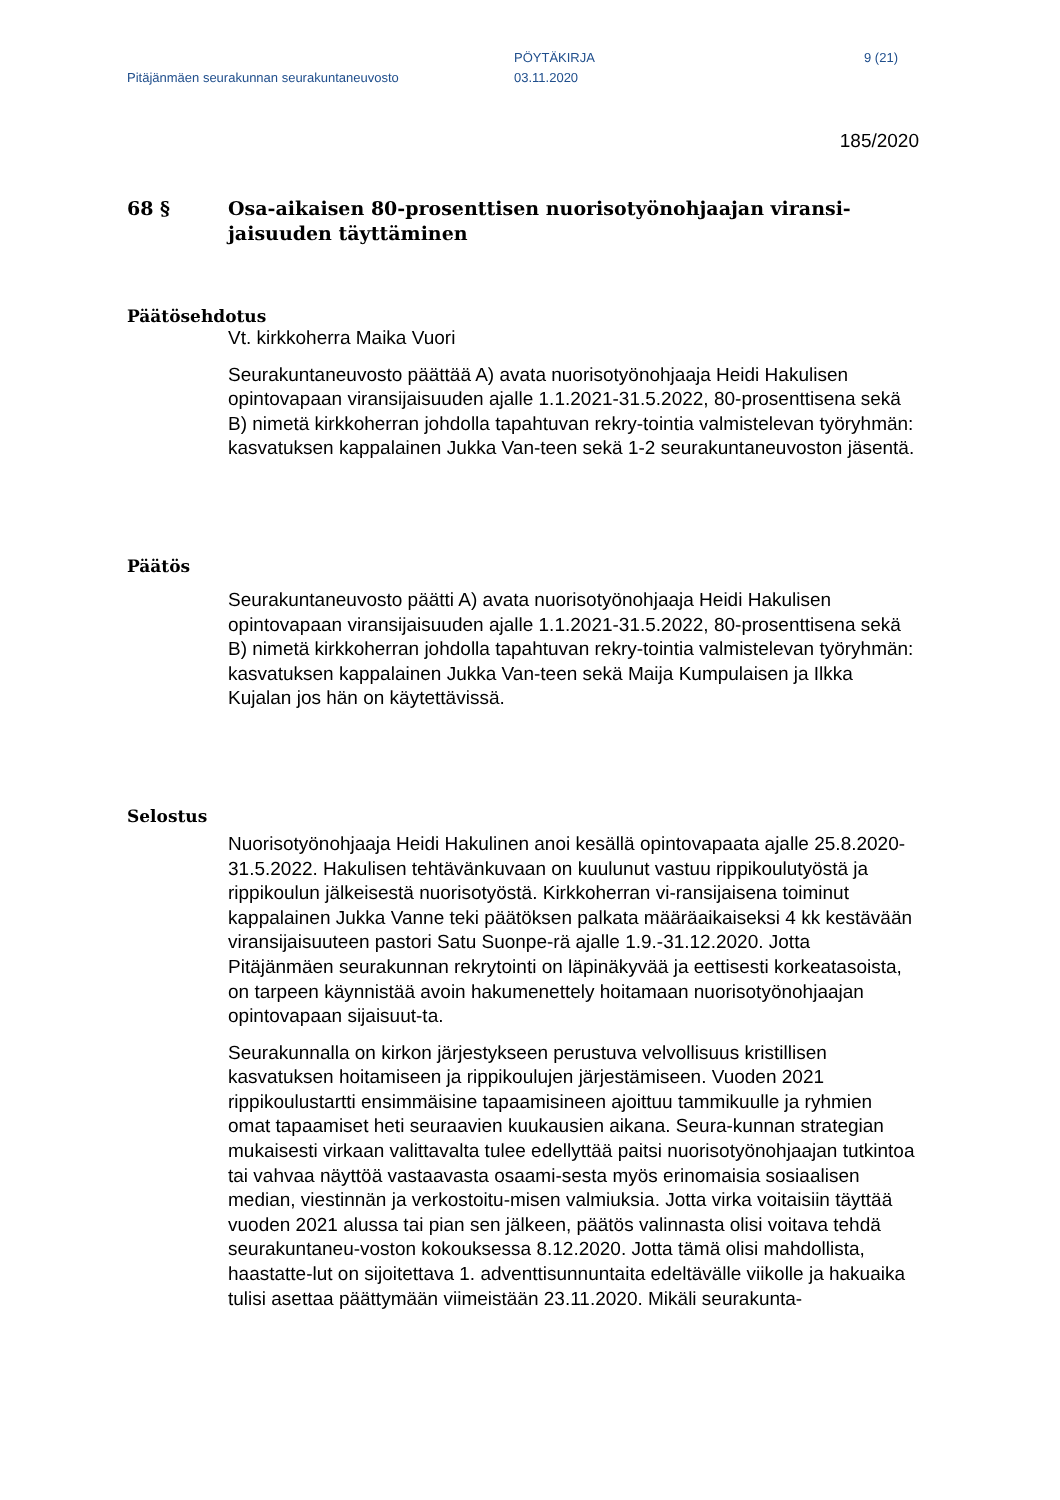Pitäjänmäen seurakunnan seurakuntaneuvosto
PÖYTÄKIRJA
03.11.2020
9 (21)
185/2020
68 § Osa-aikaisen 80-prosenttisen nuorisotyönohjaajan viransi-jaisuuden täyttäminen
Päätösehdotus
Vt. kirkkoherra Maika Vuori
Seurakuntaneuvosto päättää A) avata nuorisotyönohjaaja Heidi Hakulisen opintovapaan viransijaisuuden ajalle 1.1.2021-31.5.2022, 80-prosenttisena sekä B) nimetä kirkkoherran johdolla tapahtuvan rekry-tointia valmistelevan työryhmän: kasvatuksen kappalainen Jukka Van-teen sekä 1-2 seurakuntaneuvoston jäsentä.
Päätös
Seurakuntaneuvosto päätti A) avata nuorisotyönohjaaja Heidi Hakulisen opintovapaan viransijaisuuden ajalle 1.1.2021-31.5.2022, 80-prosenttisena sekä B) nimetä kirkkoherran johdolla tapahtuvan rekry-tointia valmistelevan työryhmän: kasvatuksen kappalainen Jukka Van-teen sekä Maija Kumpulaisen ja Ilkka Kujalan jos hän on käytettävissä.
Selostus
Nuorisotyönohjaaja Heidi Hakulinen anoi kesällä opintovapaata ajalle 25.8.2020-31.5.2022. Hakulisen tehtävänkuvaan on kuulunut vastuu rippikoulutyöstä ja rippikoulun jälkeisestä nuorisotyöstä. Kirkkoherran vi-ransijaisena toiminut kappalainen Jukka Vanne teki päätöksen palkata määräaikaiseksi 4 kk kestävään viransijaisuuteen pastori Satu Suonpe-rä ajalle 1.9.-31.12.2020. Jotta Pitäjänmäen seurakunnan rekrytointi on läpinäkyvää ja eettisesti korkeatasoista, on tarpeen käynnistää avoin hakumenettely hoitamaan nuorisotyönohjaajan opintovapaan sijaisuut-ta.
Seurakunnalla on kirkon järjestykseen perustuva velvollisuus kristillisen kasvatuksen hoitamiseen ja rippikoulujen järjestämiseen. Vuoden 2021 rippikoulustartti ensimmäisine tapaamisineen ajoittuu tammikuulle ja ryhmien omat tapaamiset heti seuraavien kuukausien aikana. Seura-kunnan strategian mukaisesti virkaan valittavalta tulee edellyttää paitsi nuorisotyönohjaajan tutkintoa tai vahvaa näyttöä vastaavasta osaami-sesta myös erinomaisia sosiaalisen median, viestinnän ja verkostoitu-misen valmiuksia. Jotta virka voitaisiin täyttää vuoden 2021 alussa tai pian sen jälkeen, päätös valinnasta olisi voitava tehdä seurakuntaneu-voston kokouksessa 8.12.2020. Jotta tämä olisi mahdollista, haastatte-lut on sijoitettava 1. adventtisunnuntaita edeltävälle viikolle ja hakuaika tulisi asettaa päättymään viimeistään 23.11.2020. Mikäli seurakunta-